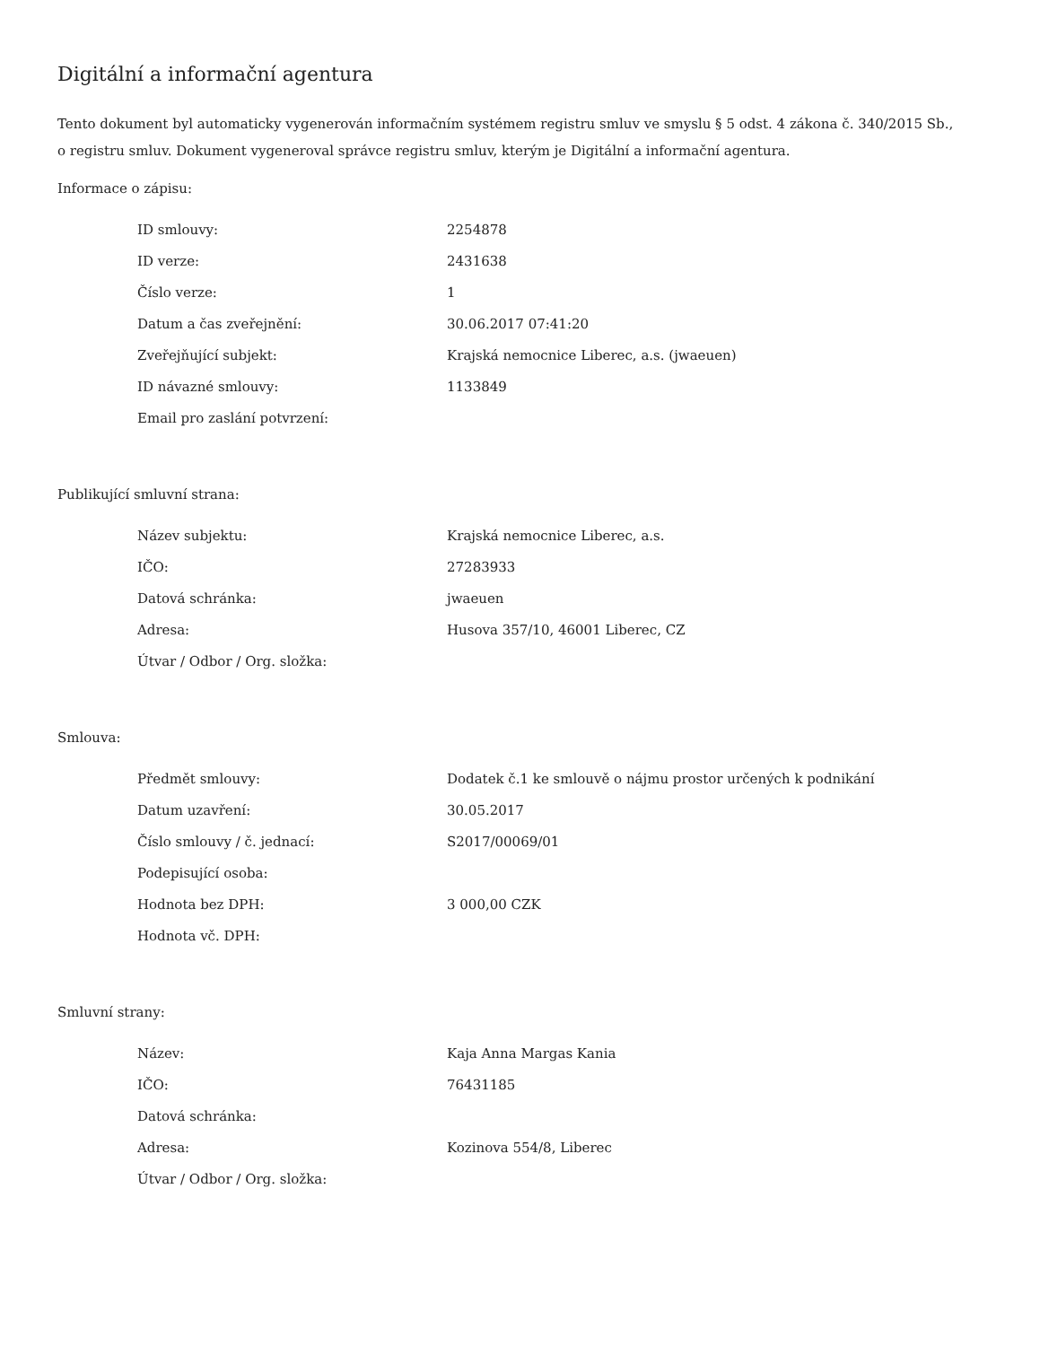Digitální a informační agentura
Tento dokument byl automaticky vygenerován informačním systémem registru smluv ve smyslu § 5 odst. 4 zákona č. 340/2015 Sb., o registru smluv. Dokument vygeneroval správce registru smluv, kterým je Digitální a informační agentura.
Informace o zápisu:
| ID smlouvy: | 2254878 |
| ID verze: | 2431638 |
| Číslo verze: | 1 |
| Datum a čas zveřejnění: | 30.06.2017 07:41:20 |
| Zveřejňující subjekt: | Krajská nemocnice Liberec, a.s. (jwaeuen) |
| ID návazné smlouvy: | 1133849 |
| Email pro zaslání potvrzení: | |
Publikující smluvní strana:
| Název subjektu: | Krajská nemocnice Liberec, a.s. |
| IČO: | 27283933 |
| Datová schránka: | jwaeuen |
| Adresa: | Husova 357/10, 46001 Liberec, CZ |
| Útvar / Odbor / Org. složka: | |
Smlouva:
| Předmět smlouvy: | Dodatek č.1 ke smlouvě o nájmu prostor určených k podnikání |
| Datum uzavření: | 30.05.2017 |
| Číslo smlouvy / č. jednací: | S2017/00069/01 |
| Podepisující osoba: | |
| Hodnota bez DPH: | 3 000,00 CZK |
| Hodnota vč. DPH: | |
Smluvní strany:
| Název: | Kaja Anna Margas Kania |
| IČO: | 76431185 |
| Datová schránka: | |
| Adresa: | Kozinova 554/8, Liberec |
| Útvar / Odbor / Org. složka: | |